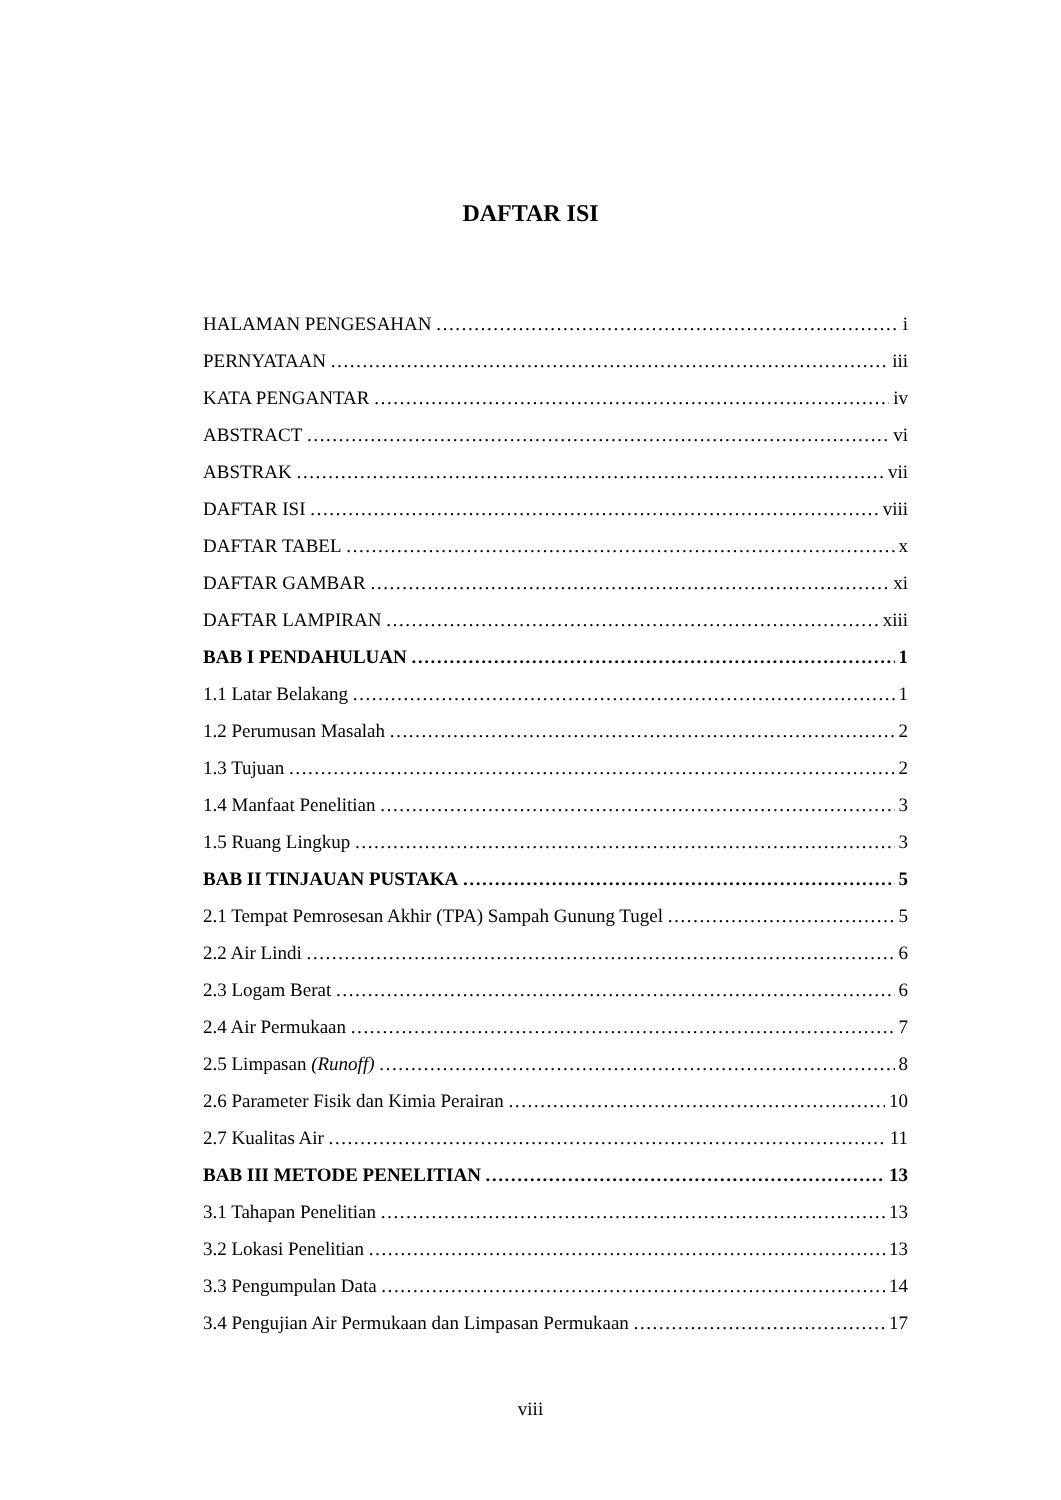DAFTAR ISI
HALAMAN PENGESAHAN i
PERNYATAAN iii
KATA PENGANTAR iv
ABSTRACT vi
ABSTRAK vii
DAFTAR ISI viii
DAFTAR TABEL x
DAFTAR GAMBAR xi
DAFTAR LAMPIRAN xiii
BAB I PENDAHULUAN 1
1.1 Latar Belakang 1
1.2 Perumusan Masalah 2
1.3 Tujuan 2
1.4 Manfaat Penelitian 3
1.5 Ruang Lingkup 3
BAB II TINJAUAN PUSTAKA 5
2.1 Tempat Pemrosesan Akhir (TPA) Sampah Gunung Tugel 5
2.2 Air Lindi 6
2.3 Logam Berat 6
2.4 Air Permukaan 7
2.5 Limpasan (Runoff) 8
2.6 Parameter Fisik dan Kimia Perairan 10
2.7 Kualitas Air 11
BAB III METODE PENELITIAN 13
3.1 Tahapan Penelitian 13
3.2 Lokasi Penelitian 13
3.3 Pengumpulan Data 14
3.4 Pengujian Air Permukaan dan Limpasan Permukaan 17
viii